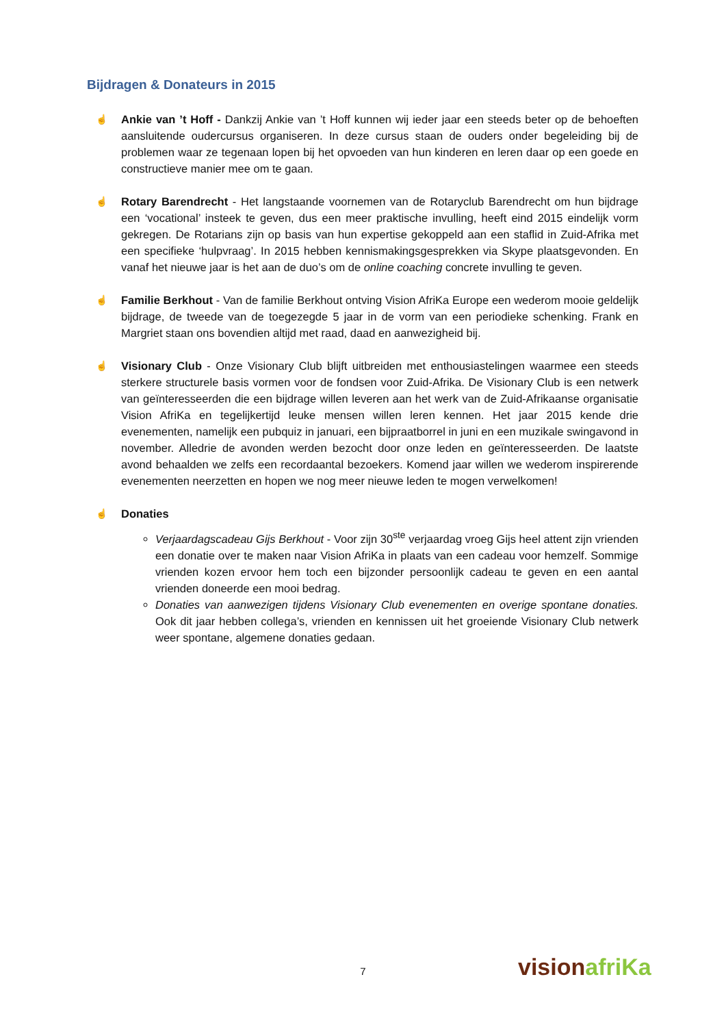Bijdragen & Donateurs in 2015
☝
Ankie van ’t Hoff - Dankzij Ankie van ’t Hoff kunnen wij ieder jaar een steeds beter op de behoeften aansluitende oudercursus organiseren. In deze cursus staan de ouders onder begeleiding bij de problemen waar ze tegenaan lopen bij het opvoeden van hun kinderen en leren daar op een goede en constructieve manier mee om te gaan.
☝
Rotary Barendrecht - Het langstaande voornemen van de Rotaryclub Barendrecht om hun bijdrage een ‘vocational’ insteek te geven, dus een meer praktische invulling, heeft eind 2015 eindelijk vorm gekregen. De Rotarians zijn op basis van hun expertise gekoppeld aan een staflid in Zuid-Afrika met een specifieke ‘hulpvraag’. In 2015 hebben kennismakingsgesprekken via Skype plaatsgevonden. En vanaf het nieuwe jaar is het aan de duo’s om de online coaching concrete invulling te geven.
☝
Familie Berkhout - Van de familie Berkhout ontving Vision AfriKa Europe een wederom mooie geldelijk bijdrage, de tweede van de toegezegde 5 jaar in de vorm van een periodieke schenking. Frank en Margriet staan ons bovendien altijd met raad, daad en aanwezigheid bij.
☝
Visionary Club - Onze Visionary Club blijft uitbreiden met enthousiastelingen waarmee een steeds sterkere structurele basis vormen voor de fondsen voor Zuid-Afrika. De Visionary Club is een netwerk van geïnteresseerden die een bijdrage willen leveren aan het werk van de Zuid-Afrikaanse organisatie Vision AfriKa en tegelijkertijd leuke mensen willen leren kennen. Het jaar 2015 kende drie evenementen, namelijk een pubquiz in januari, een bijpraatborrel in juni en een muzikale swingavond in november. Alledrie de avonden werden bezocht door onze leden en geïnteresseerden. De laatste avond behaalden we zelfs een recordaantal bezoekers. Komend jaar willen we wederom inspirerende evenementen neerzetten en hopen we nog meer nieuwe leden te mogen verwelkomen!
☝
Donaties
Verjaardagscadeau Gijs Berkhout - Voor zijn 30<sup>ste</sup> verjaardag vroeg Gijs heel attent zijn vrienden een donatie over te maken naar Vision AfriKa in plaats van een cadeau voor hemzelf. Sommige vrienden kozen ervoor hem toch een bijzonder persoonlijk cadeau te geven en een aantal vrienden doneerde een mooi bedrag.
Donaties van aanwezigen tijdens Visionary Club evenementen en overige spontane donaties. Ook dit jaar hebben collega’s, vrienden en kennissen uit het groeiende Visionary Club netwerk weer spontane, algemene donaties gedaan.
7 vision afriKa